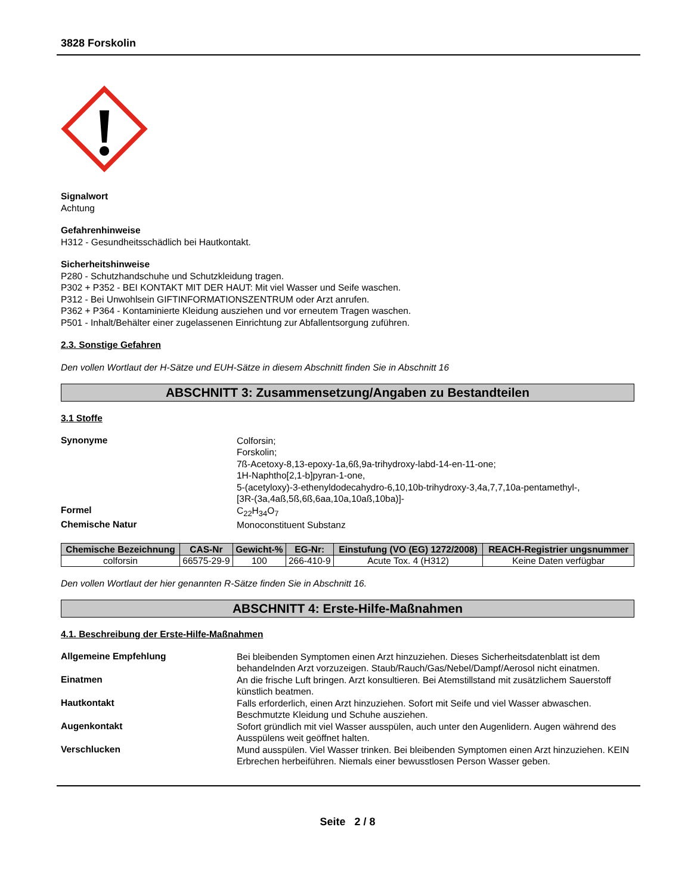3828 Forskolin
Signalwort
Achtung
Gefahrenhinweise
H312 - Gesundheitsschädlich bei Hautkontakt.
Sicherheitshinweise
P280 - Schutzhandschuhe und Schutzkleidung tragen.
P302 + P352 - BEI KONTAKT MIT DER HAUT: Mit viel Wasser und Seife waschen.
P312 - Bei Unwohlsein GIFTINFORMATIONSZENTRUM oder Arzt anrufen.
P362 + P364 - Kontaminierte Kleidung ausziehen und vor erneutem Tragen waschen.
P501 - Inhalt/Behälter einer zugelassenen Einrichtung zur Abfallentsorgung zuführen.
2.3. Sonstige Gefahren
Den vollen Wortlaut der H-Sätze und EUH-Sätze in diesem Abschnitt finden Sie in Abschnitt 16
ABSCHNITT 3: Zusammensetzung/Angaben zu Bestandteilen
3.1 Stoffe
Synonyme
Colforsin;
Forskolin;
7ß-Acetoxy-8,13-epoxy-1a,6ß,9a-trihydroxy-labd-14-en-11-one;
1H-Naphtho[2,1-b]pyran-1-one,
5-(acetyloxy)-3-ethenyldodecahydro-6,10,10b-trihydroxy-3,4a,7,7,10a-pentamethyl-,
[3R-(3a,4aß,5ß,6ß,6aa,10a,10aß,10ba)]-
Formel
C<sub>22</sub>H<sub>34</sub>O<sub>7</sub>
Chemische Natur
Monoconstituent Substanz
| Chemische Bezeichnung | CAS-Nr | Gewicht-% | EG-Nr: | Einstufung (VO (EG) 1272/2008) | REACH-Registrier ungsnummer |
| --- | --- | --- | --- | --- | --- |
| colforsin | 66575-29-9 | 100 | 266-410-9 | Acute Tox. 4 (H312) | Keine Daten verfügbar |
Den vollen Wortlaut der hier genannten R-Sätze finden Sie in Abschnitt 16.
ABSCHNITT 4: Erste-Hilfe-Maßnahmen
4.1. Beschreibung der Erste-Hilfe-Maßnahmen
Allgemeine Empfehlung
Bei bleibenden Symptomen einen Arzt hinzuziehen. Dieses Sicherheitsdatenblatt ist dem behandelnden Arzt vorzuzeigen. Staub/Rauch/Gas/Nebel/Dampf/Aerosol nicht einatmen.
Einatmen
An die frische Luft bringen. Arzt konsultieren. Bei Atemstillstand mit zusätzlichem Sauerstoff künstlich beatmen.
Hautkontakt
Falls erforderlich, einen Arzt hinzuziehen. Sofort mit Seife und viel Wasser abwaschen. Beschmutzte Kleidung und Schuhe ausziehen.
Augenkontakt
Sofort gründlich mit viel Wasser ausspülen, auch unter den Augenlidern. Augen während des Ausspülens weit geöffnet halten.
Verschlucken
Mund ausspülen. Viel Wasser trinken. Bei bleibenden Symptomen einen Arzt hinzuziehen. KEIN Erbrechen herbeiführen. Niemals einer bewusstlosen Person Wasser geben.
Seite 2 / 8